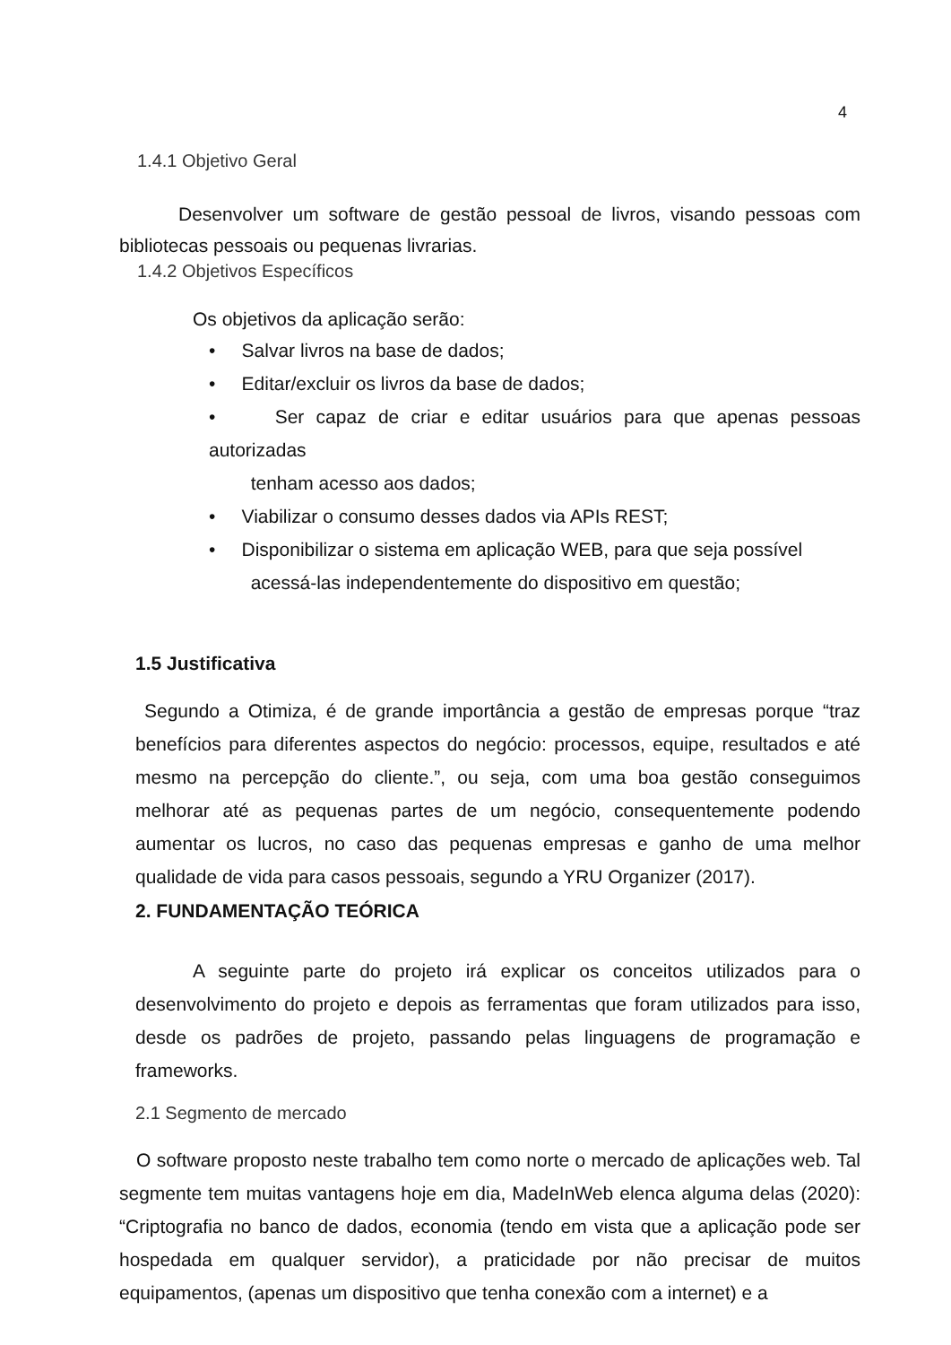4
1.4.1 Objetivo Geral
Desenvolver um software de gestão pessoal de livros, visando pessoas com bibliotecas pessoais ou pequenas livrarias.
1.4.2 Objetivos Específicos
Os objetivos da aplicação serão:
• Salvar livros na base de dados;
• Editar/excluir os livros da base de dados;
• Ser capaz de criar e editar usuários para que apenas pessoas autorizadas
tenham acesso aos dados;
• Viabilizar o consumo desses dados via APIs REST;
• Disponibilizar o sistema em aplicação WEB, para que seja possível
acessá-las independentemente do dispositivo em questão;
1.5 Justificativa
Segundo a Otimiza, é de grande importância a gestão de empresas porque “traz benefícios para diferentes aspectos do negócio: processos, equipe, resultados e até mesmo na percepção do cliente.”, ou seja, com uma boa gestão conseguimos melhorar até as pequenas partes de um negócio, consequentemente podendo aumentar os lucros, no caso das pequenas empresas e ganho de uma melhor qualidade de vida para casos pessoais, segundo a YRU Organizer (2017).
2. FUNDAMENTAÇÃO TEÓRICA
A seguinte parte do projeto irá explicar os conceitos utilizados para o desenvolvimento do projeto e depois as ferramentas que foram utilizados para isso, desde os padrões de projeto, passando pelas linguagens de programação e frameworks.
2.1 Segmento de mercado
O software proposto neste trabalho tem como norte o mercado de aplicações web. Tal segmente tem muitas vantagens hoje em dia, MadeInWeb elenca alguma delas (2020): “Criptografia no banco de dados, economia (tendo em vista que a aplicação pode ser hospedada em qualquer servidor), a praticidade por não precisar de muitos equipamentos, (apenas um dispositivo que tenha conexão com a internet) e a